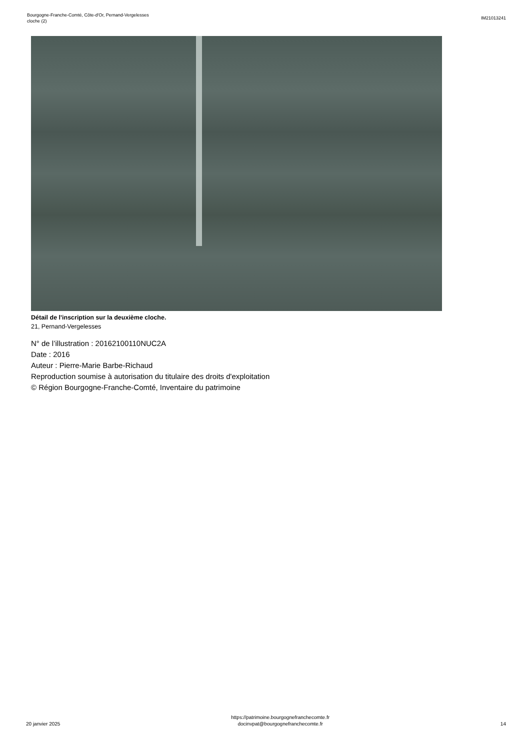Bourgogne-Franche-Comté, Côte-d'Or, Pernand-Vergelesses
cloche (2)
IM21013241
Détail de l'inscription sur la deuxième cloche.
21, Pernand-Vergelesses
N° de l’illustration : 20162100110NUC2A
Date : 2016
Auteur : Pierre-Marie Barbe-Richaud
Reproduction soumise à autorisation du titulaire des droits d'exploitation
© Région Bourgogne-Franche-Comté, Inventaire du patrimoine
20 janvier 2025
https://patrimoine.bourgognefranchecomte.fr
docinvpat@bourgognefranchecomte.fr
14